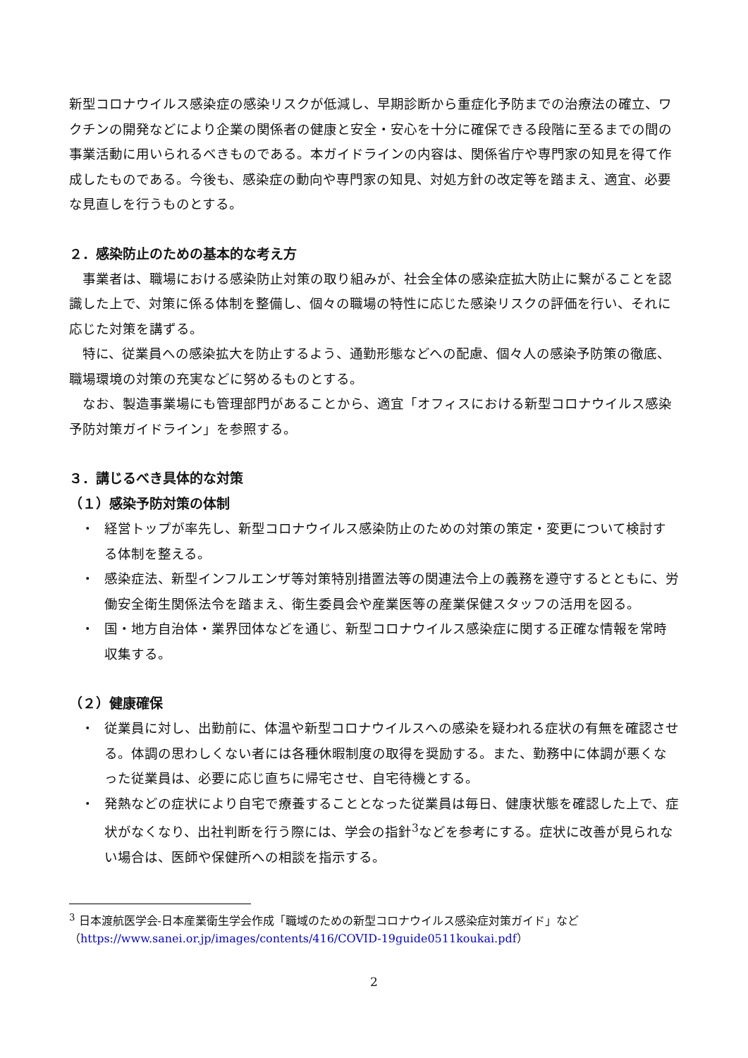新型コロナウイルス感染症の感染リスクが低減し、早期診断から重症化予防までの治療法の確立、ワクチンの開発などにより企業の関係者の健康と安全・安心を十分に確保できる段階に至るまでの間の事業活動に用いられるべきものである。本ガイドラインの内容は、関係省庁や専門家の知見を得て作成したものである。今後も、感染症の動向や専門家の知見、対処方針の改定等を踏まえ、適宜、必要な見直しを行うものとする。
２．感染防止のための基本的な考え方
事業者は、職場における感染防止対策の取り組みが、社会全体の感染症拡大防止に繋がることを認識した上で、対策に係る体制を整備し、個々の職場の特性に応じた感染リスクの評価を行い、それに応じた対策を講ずる。
特に、従業員への感染拡大を防止するよう、通勤形態などへの配慮、個々人の感染予防策の徹底、職場環境の対策の充実などに努めるものとする。
なお、製造事業場にも管理部門があることから、適宜「オフィスにおける新型コロナウイルス感染予防対策ガイドライン」を参照する。
３．講じるべき具体的な対策
（１）感染予防対策の体制
・ 経営トップが率先し、新型コロナウイルス感染防止のための対策の策定・変更について検討する体制を整える。
・ 感染症法、新型インフルエンザ等対策特別措置法等の関連法令上の義務を遵守するとともに、労働安全衛生関係法令を踏まえ、衛生委員会や産業医等の産業保健スタッフの活用を図る。
・ 国・地方自治体・業界団体などを通じ、新型コロナウイルス感染症に関する正確な情報を常時収集する。
（２）健康確保
・ 従業員に対し、出勤前に、体温や新型コロナウイルスへの感染を疑われる症状の有無を確認させる。体調の思わしくない者には各種休暇制度の取得を奨励する。また、勤務中に体調が悪くなった従業員は、必要に応じ直ちに帰宅させ、自宅待機とする。
・ 発熱などの症状により自宅で療養することとなった従業員は毎日、健康状態を確認した上で、症状がなくなり、出社判断を行う際には、学会の指針<sup>3</sup>などを参考にする。症状に改善が見られない場合は、医師や保健所への相談を指示する。
<sup>3</sup> 日本渡航医学会-日本産業衛生学会作成「職域のための新型コロナウイルス感染症対策ガイド」など（https://www.sanei.or.jp/images/contents/416/COVID-19guide0511koukai.pdf）
2